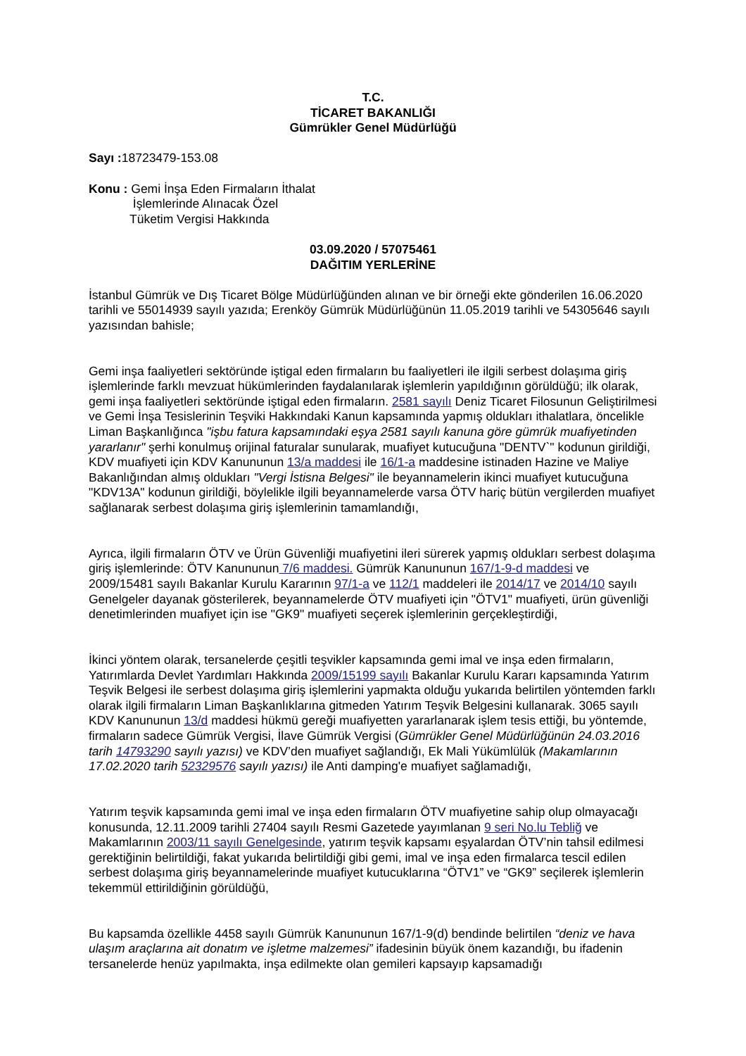T.C.
TİCARET BAKANLIĞI
Gümrükler Genel Müdürlüğü
Sayı : 18723479-153.08
Konu : Gemi İnşa Eden Firmaların İthalat
İşlemlerinde Alınacak Özel
Tüketim Vergisi Hakkında
03.09.2020 / 57075461
DAĞITIM YERLERİNE
İstanbul Gümrük ve Dış Ticaret Bölge Müdürlüğünden alınan ve bir örneği ekte gönderilen 16.06.2020 tarihli ve 55014939 sayılı yazıda; Erenköy Gümrük Müdürlüğünün 11.05.2019 tarihli ve 54305646 sayılı yazısından bahisle;
Gemi inşa faaliyetleri sektöründe iştigal eden firmaların bu faaliyetleri ile ilgili serbest dolaşıma giriş işlemlerinde farklı mevzuat hükümlerinden faydalanılarak işlemlerin yapıldığının görüldüğü; ilk olarak, gemi inşa faaliyetleri sektöründe iştigal eden firmaların. 2581 sayılı Deniz Ticaret Filosunun Geliştirilmesi ve Gemi İnşa Tesislerinin Teşviki Hakkındaki Kanun kapsamında yapmış oldukları ithalatlara, öncelikle Liman Başkanlığınca "işbu fatura kapsamındaki eşya 2581 sayılı kanuna göre gümrük muafiyetinden yararlanır" şerhi konulmuş orijinal faturalar sunularak, muafiyet kutucuğuna "DENTV`" kodunun girildiği, KDV muafiyeti için KDV Kanununun 13/a maddesi ile 16/1-a maddesine istinaden Hazine ve Maliye Bakanlığından almış oldukları "Vergi İstisna Belgesi" ile beyannamelerin ikinci muafiyet kutucuğuna "KDV13A" kodunun girildiği, böylelikle ilgili beyannamelerde varsa ÖTV hariç bütün vergilerden muafiyet sağlanarak serbest dolaşıma giriş işlemlerinin tamamlandığı,
Ayrıca, ilgili firmaların ÖTV ve Ürün Güvenliği muafiyetini ileri sürerek yapmış oldukları serbest dolaşıma giriş işlemlerinde: ÖTV Kanununun 7/6 maddesi. Gümrük Kanununun 167/1-9-d maddesi ve 2009/15481 sayılı Bakanlar Kurulu Kararının 97/1-a ve 112/1 maddeleri ile 2014/17 ve 2014/10 sayılı Genelgeler dayanak gösterilerek, beyannamelerde ÖTV muafiyeti için "ÖTV1" muafiyeti, ürün güvenliği denetimlerinden muafiyet için ise "GK9" muafiyeti seçerek işlemlerinin gerçekleştirdiği,
İkinci yöntem olarak, tersanelerde çeşitli teşvikler kapsamında gemi imal ve inşa eden firmaların, Yatırımlarda Devlet Yardımları Hakkında 2009/15199 sayılı Bakanlar Kurulu Kararı kapsamında Yatırım Teşvik Belgesi ile serbest dolaşıma giriş işlemlerini yapmakta olduğu yukarıda belirtilen yöntemden farklı olarak ilgili firmaların Liman Başkanlıklarına gitmeden Yatırım Teşvik Belgesini kullanarak. 3065 sayılı KDV Kanununun 13/d maddesi hükmü gereği muafiyetten yararlanarak işlem tesis ettiği, bu yöntemde, firmaların sadece Gümrük Vergisi, İlave Gümrük Vergisi (Gümrükler Genel Müdürlüğünün 24.03.2016 tarih 14793290 sayılı yazısı) ve KDV’den muafiyet sağlandığı, Ek Mali Yükümlülük (Makamlarının 17.02.2020 tarih 52329576 sayılı yazısı) ile Anti damping'e muafiyet sağlamadığı,
Yatırım teşvik kapsamında gemi imal ve inşa eden firmaların ÖTV muafiyetine sahip olup olmayacağı konusunda, 12.11.2009 tarihli 27404 sayılı Resmi Gazetede yayımlanan 9 seri No.lu Tebliğ ve Makamlarının 2003/11 sayılı Genelgesinde, yatırım teşvik kapsamı eşyalardan ÖTV’nin tahsil edilmesi gerektiğinin belirtildiği, fakat yukarıda belirtildiği gibi gemi, imal ve inşa eden firmalarca tescil edilen serbest dolaşıma giriş beyannamelerinde muafiyet kutucuklarına “ÖTV1” ve “GK9” seçilerek işlemlerin tekemmül ettirildiğinin görüldüğü,
Bu kapsamda özellikle 4458 sayılı Gümrük Kanununun 167/1-9(d) bendinde belirtilen “deniz ve hava ulaşım araçlarına ait donatım ve işletme malzemesi” ifadesinin büyük önem kazandığı, bu ifadenin tersanelerde henüz yapılmakta, inşa edilmekte olan gemileri kapsayıp kapsamadığı